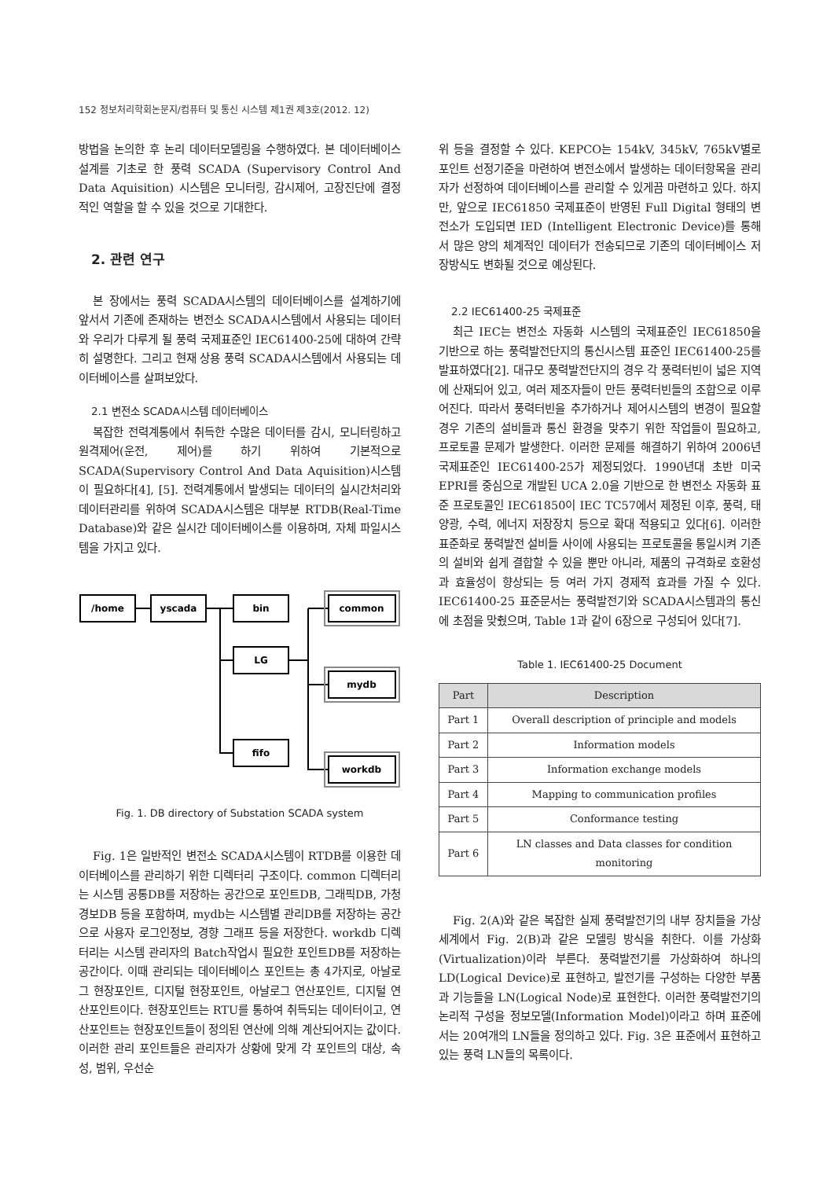152 정보처리학회논문지/컴퓨터 및 통신 시스템 제1권 제3호(2012. 12)
방법을 논의한 후 논리 데이터모델링을 수행하였다. 본 데이터베이스 설계를 기초로 한 풍력 SCADA (Supervisory Control And Data Aquisition) 시스템은 모니터링, 감시제어, 고장진단에 결정적인 역할을 할 수 있을 것으로 기대한다.
2. 관련 연구
본 장에서는 풍력 SCADA시스템의 데이터베이스를 설계하기에 앞서서 기존에 존재하는 변전소 SCADA시스템에서 사용되는 데이터와 우리가 다루게 될 풍력 국제표준인 IEC61400-25에 대하여 간략히 설명한다. 그리고 현재 상용 풍력 SCADA시스템에서 사용되는 데이터베이스를 살펴보았다.
2.1 변전소 SCADA시스템 데이터베이스
복잡한 전력계통에서 취득한 수많은 데이터를 감시, 모니터링하고 원격제어(운전, 제어)를 하기 위하여 기본적으로 SCADA(Supervisory Control And Data Aquisition)시스템이 필요하다[4], [5]. 전력계통에서 발생되는 데이터의 실시간처리와 데이터관리를 위하여 SCADA시스템은 대부분 RTDB(Real-Time Database)와 같은 실시간 데이터베이스를 이용하며, 자체 파일시스템을 가지고 있다.
/home
yscada
bin
LG
fifo
common
mydb
workdb
Fig. 1. DB directory of Substation SCADA system
Fig. 1은 일반적인 변전소 SCADA시스템이 RTDB를 이용한 데이터베이스를 관리하기 위한 디렉터리 구조이다. common 디렉터리는 시스템 공통DB를 저장하는 공간으로 포인트DB, 그래픽DB, 가청경보DB 등을 포함하며, mydb는 시스템별 관리DB를 저장하는 공간으로 사용자 로그인정보, 경향 그래프 등을 저장한다. workdb 디렉터리는 시스템 관리자의 Batch작업시 필요한 포인트DB를 저장하는 공간이다. 이때 관리되는 데이터베이스 포인트는 총 4가지로, 아날로그 현장포인트, 디지털 현장포인트, 아날로그 연산포인트, 디지털 연산포인트이다. 현장포인트는 RTU를 통하여 취득되는 데이터이고, 연산포인트는 현장포인트들이 정의된 연산에 의해 계산되어지는 값이다. 이러한 관리 포인트들은 관리자가 상황에 맞게 각 포인트의 대상, 속성, 범위, 우선순
위 등을 결정할 수 있다. KEPCO는 154kV, 345kV, 765kV별로 포인트 선정기준을 마련하여 변전소에서 발생하는 데이터항목을 관리자가 선정하여 데이터베이스를 관리할 수 있게끔 마련하고 있다. 하지만, 앞으로 IEC61850 국제표준이 반영된 Full Digital 형태의 변전소가 도입되면 IED (Intelligent Electronic Device)를 통해서 많은 양의 체계적인 데이터가 전송되므로 기존의 데이터베이스 저장방식도 변화될 것으로 예상된다.
2.2 IEC61400-25 국제표준
최근 IEC는 변전소 자동화 시스템의 국제표준인 IEC61850을 기반으로 하는 풍력발전단지의 통신시스템 표준인 IEC61400-25를 발표하였다[2]. 대규모 풍력발전단지의 경우 각 풍력터빈이 넓은 지역에 산재되어 있고, 여러 제조자들이 만든 풍력터빈들의 조합으로 이루어진다. 따라서 풍력터빈을 추가하거나 제어시스템의 변경이 필요할 경우 기존의 설비들과 통신 환경을 맞추기 위한 작업들이 필요하고, 프로토콜 문제가 발생한다. 이러한 문제를 해결하기 위하여 2006년 국제표준인 IEC61400-25가 제정되었다. 1990년대 초반 미국 EPRI를 중심으로 개발된 UCA 2.0을 기반으로 한 변전소 자동화 표준 프로토콜인 IEC61850이 IEC TC57에서 제정된 이후, 풍력, 태양광, 수력, 에너지 저장장치 등으로 확대 적용되고 있다[6]. 이러한 표준화로 풍력발전 설비들 사이에 사용되는 프로토콜을 통일시켜 기존의 설비와 쉽게 결합할 수 있을 뿐만 아니라, 제품의 규격화로 호환성과 효율성이 향상되는 등 여러 가지 경제적 효과를 가질 수 있다. IEC61400-25 표준문서는 풍력발전기와 SCADA시스템과의 통신에 초점을 맞췄으며, Table 1과 같이 6장으로 구성되어 있다[7].
Table 1. IEC61400-25 Document
| Part | Description |
| --- | --- |
| Part 1 | Overall description of principle and models |
| Part 2 | Information models |
| Part 3 | Information exchange models |
| Part 4 | Mapping to communication profiles |
| Part 5 | Conformance testing |
| Part 6 | LN classes and Data classes for condition monitoring |
Fig. 2(A)와 같은 복잡한 실제 풍력발전기의 내부 장치들을 가상세계에서 Fig. 2(B)과 같은 모델링 방식을 취한다. 이를 가상화(Virtualization)이라 부른다. 풍력발전기를 가상화하여 하나의 LD(Logical Device)로 표현하고, 발전기를 구성하는 다양한 부품과 기능들을 LN(Logical Node)로 표현한다. 이러한 풍력발전기의 논리적 구성을 정보모델(Information Model)이라고 하며 표준에서는 20여개의 LN들을 정의하고 있다. Fig. 3은 표준에서 표현하고 있는 풍력 LN들의 목록이다.